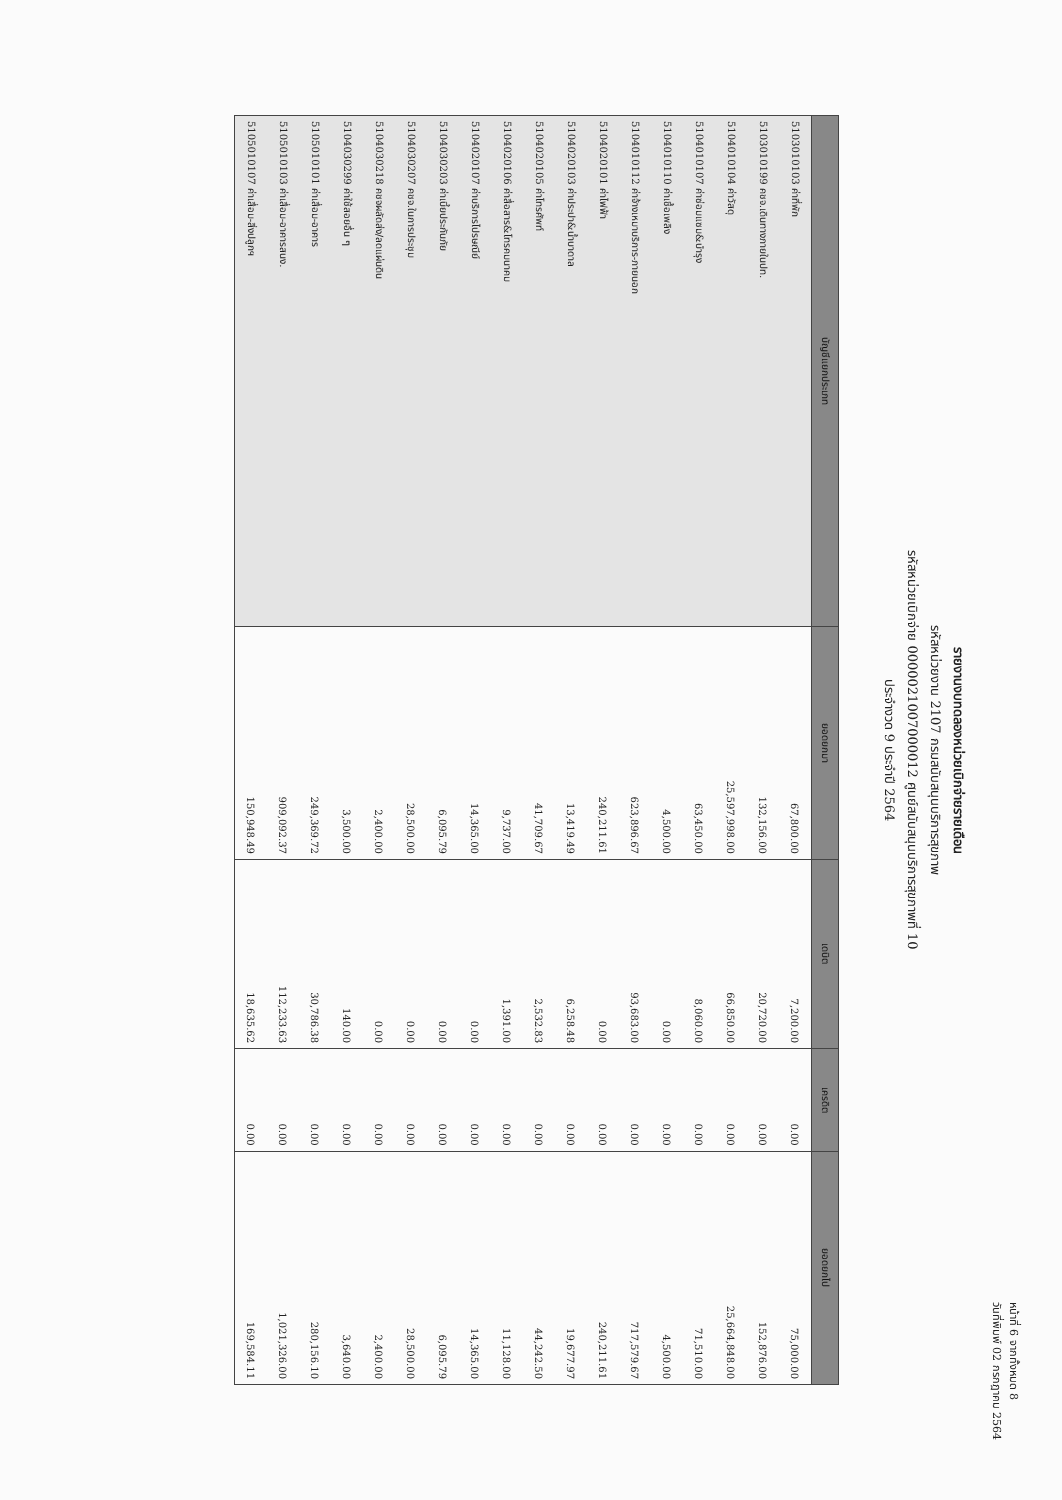หน้าที่ 6 จากทั้งหมด 8
วันที่พิมพ์ 02 กรกฎาคม 2564
รายงานงบทดลองหน่วยเบิกจ่ายรายเดือน
รหัสหน่วยงาน 2107 กรมสนับสนุนบริการสุขภาพ
รหัสหน่วยเบิกจ่าย 0000021007000012 ศูนย์สนับสนุนบริการสุขภาพที่ 10
ประจำงวด 9 ประจำปี 2564
| บัญชีแยกประเภท | ยอดยกมา | เดบิต | เครดิต | ยอดยกไป |
| --- | --- | --- | --- | --- |
| 5103010103 ค่าที่พัก | 67,800.00 | 7,200.00 | 0.00 | 75,000.00 |
| 5103010199 คชจ.เดินทางภายในปท. | 132,156.00 | 20,720.00 | 0.00 | 152,876.00 |
| 5104010104 ค่าวัสดุ | 25,597,998.00 | 66,850.00 | 0.00 | 25,664,848.00 |
| 5104010107 ค่าซ่อมแซม&บำรุง | 63,450.00 | 8,060.00 | 0.00 | 71,510.00 |
| 5104010110 ค่าเชื้อเพลิง | 4,500.00 | 0.00 | 0.00 | 4,500.00 |
| 5104010112 ค่าจ้างเหมาบริการ-ภายนอก | 623,896.67 | 93,683.00 | 0.00 | 717,579.67 |
| 5104020101 ค่าไฟฟ้า | 240,211.61 | 0.00 | 0.00 | 240,211.61 |
| 5104020103 ค่าประปา&น้ำบาดาล | 13,419.49 | 6,258.48 | 0.00 | 19,677.97 |
| 5104020105 ค่าโทรศัพท์ | 41,709.67 | 2,532.83 | 0.00 | 44,242.50 |
| 5104020106 ค่าสื่อสาร&โทรคมนาคม | 9,737.00 | 1,391.00 | 0.00 | 11,128.00 |
| 5104020107 ค่าบริการไปรษณีย์ | 14,365.00 | 0.00 | 0.00 | 14,365.00 |
| 5104030203 ค่าเบี้ยประกันภัย | 6,095.79 | 0.00 | 0.00 | 6,095.79 |
| 5104030207 คชจ.ในการประชุม | 28,500.00 | 0.00 | 0.00 | 28,500.00 |
| 5104030218 คชจผลัดส่ง/ลดแผ่นดิน | 2,400.00 | 0.00 | 0.00 | 2,400.00 |
| 5104030299 ค่าใช้สอยอื่น ๆ | 3,500.00 | 140.00 | 0.00 | 3,640.00 |
| 5105010101 ค่าเสื่อม-อาคาร | 249,369.72 | 30,786.38 | 0.00 | 280,156.10 |
| 5105010103 ค่าเสื่อม-อาคารสนง. | 909,092.37 | 112,233.63 | 0.00 | 1,021,326.00 |
| 5105010107 ค่าเสื่อม-สิ่งปลูกฯ | 150,948.49 | 18,635.62 | 0.00 | 169,584.11 |